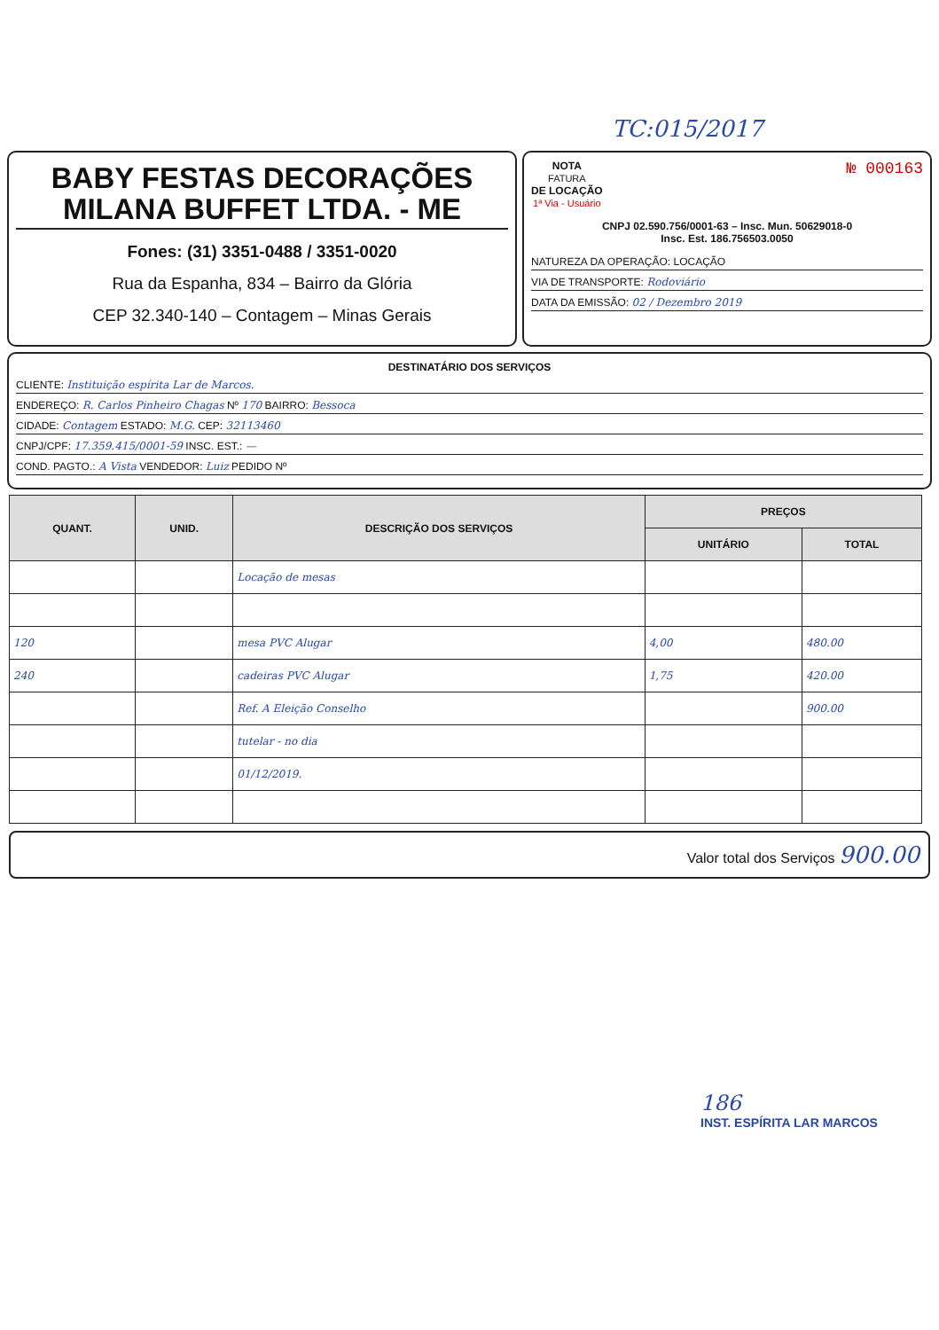TC:015/2017
BABY FESTAS DECORAÇÕES
MILANA BUFFET LTDA. - ME
Fones: (31) 3351-0488 / 3351-0020
Rua da Espanha, 834 – Bairro da Glória
CEP 32.340-140 – Contagem – Minas Gerais
NOTA
FATURA
DE LOCAÇÃO
1ª Via - Usuário
№ 000163
CNPJ 02.590.756/0001-63 – Insc. Mun. 50629018-0
Insc. Est. 186.756503.0050
NATUREZA DA OPERAÇÃO: LOCAÇÃO
VIA DE TRANSPORTE: Rodoviário
DATA DA EMISSÃO: 02 / Dezembro 2019
DESTINATÁRIO DOS SERVIÇOS
CLIENTE: Instituição espírita Lar de Marcos.
ENDEREÇO: R. Carlos Pinheiro Chagas Nº 170 BAIRRO: Bessoca
CIDADE: Contagem ESTADO: M.G. CEP: 32113460
CNPJ/CPF: 17.359.415/0001-59 INSC. EST.: —
COND. PAGTO.: A Vista VENDEDOR: Luiz PEDIDO Nº
| QUANT. | UNID. | DESCRIÇÃO DOS SERVIÇOS | PREÇOS | |
| --- | --- | --- | --- | --- |
| | | | UNITÁRIO | TOTAL |
| | | Locação de mesas | | |
| 120 | | mesa PVC Alugar | 4,00 | 480.00 |
| 240 | | cadeiras PVC Alugar | 1,75 | 420.00 |
| | | Ref. A Eleição Conselho | | 900.00 |
| | | tutelar - no dia | | |
| | | 01/12/2019. | | |
Valor total dos Serviços 900.00
186
INST. ESPÍRITA LAR MARCOS